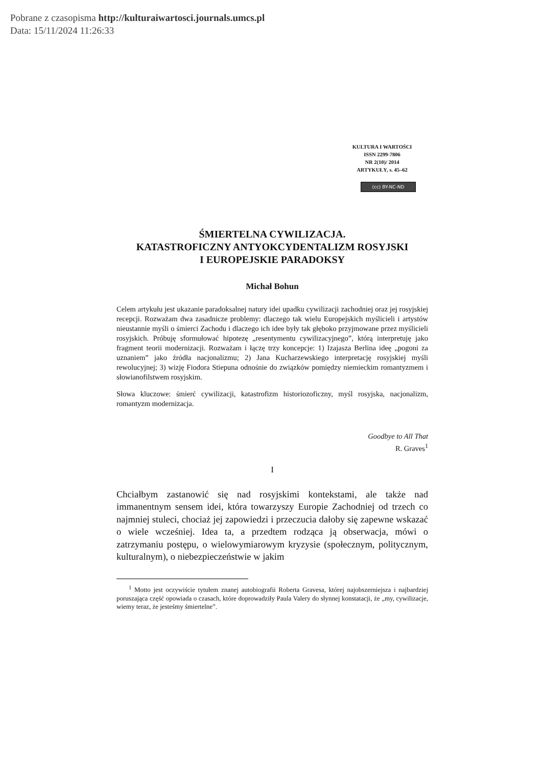Pobrane z czasopisma http://kulturaiwartosci.journals.umcs.pl
Data: 15/11/2024 11:26:33
KULTURA I WARTOŚCI
ISSN 2299-7806
NR 2(10)/ 2014
ARTYKUŁY, s. 45–62
(cc) BY-NC-ND
ŚMIERTELNA CYWILIZACJA.
KATASTROFICZNY ANTYOKCYDENTALIZM ROSYJSKI
I EUROPEJSKIE PARADOKSY
Michał Bohun
Celem artykułu jest ukazanie paradoksalnej natury idei upadku cywilizacji zachodniej oraz jej rosyjskiej recepcji. Rozważam dwa zasadnicze problemy: dlaczego tak wielu Europejskich myślicieli i artystów nieustannie myśli o śmierci Zachodu i dlaczego ich idee były tak głęboko przyjmowane przez myślicieli rosyjskich. Próbuję sformułować hipotezę „resentymentu cywilizacyjnego”, którą interpretuję jako fragment teorii modernizacji. Rozważam i łączę trzy koncepcje: 1) Izajasza Berlina ideę „pogoni za uznaniem” jako źródła nacjonalizmu; 2) Jana Kucharzewskiego interpretację rosyjskiej myśli rewolucyjnej; 3) wizję Fiodora Stiepuna odnośnie do związków pomiędzy niemieckim romantyzmem i słowianofilstwem rosyjskim.
Słowa kluczowe: śmierć cywilizacji, katastrofizm historiozoficzny, myśl rosyjska, nacjonalizm, romantyzm modernizacja.
Goodbye to All That
R. Graves<sup>1</sup>
I
Chciałbym zastanowić się nad rosyjskimi kontekstami, ale także nad immanentnym sensem idei, która towarzyszy Europie Zachodniej od trzech co najmniej stuleci, chociaż jej zapowiedzi i przeczucia dałoby się zapewne wskazać o wiele wcześniej. Idea ta, a przedtem rodząca ją obserwacja, mówi o zatrzymaniu postępu, o wielowymiarowym kryzysie (społecznym, politycznym, kulturalnym), o niebezpieczeństwie w jakim
<sup>1</sup> Motto jest oczywiście tytułem znanej autobiografii Roberta Gravesa, której najobszerniejsza i najbardziej poruszająca część opowiada o czasach, które doprowadziły Paula Valery do słynnej konstatacji, że „my, cywilizacje, wiemy teraz, że jesteśmy śmiertelne”.